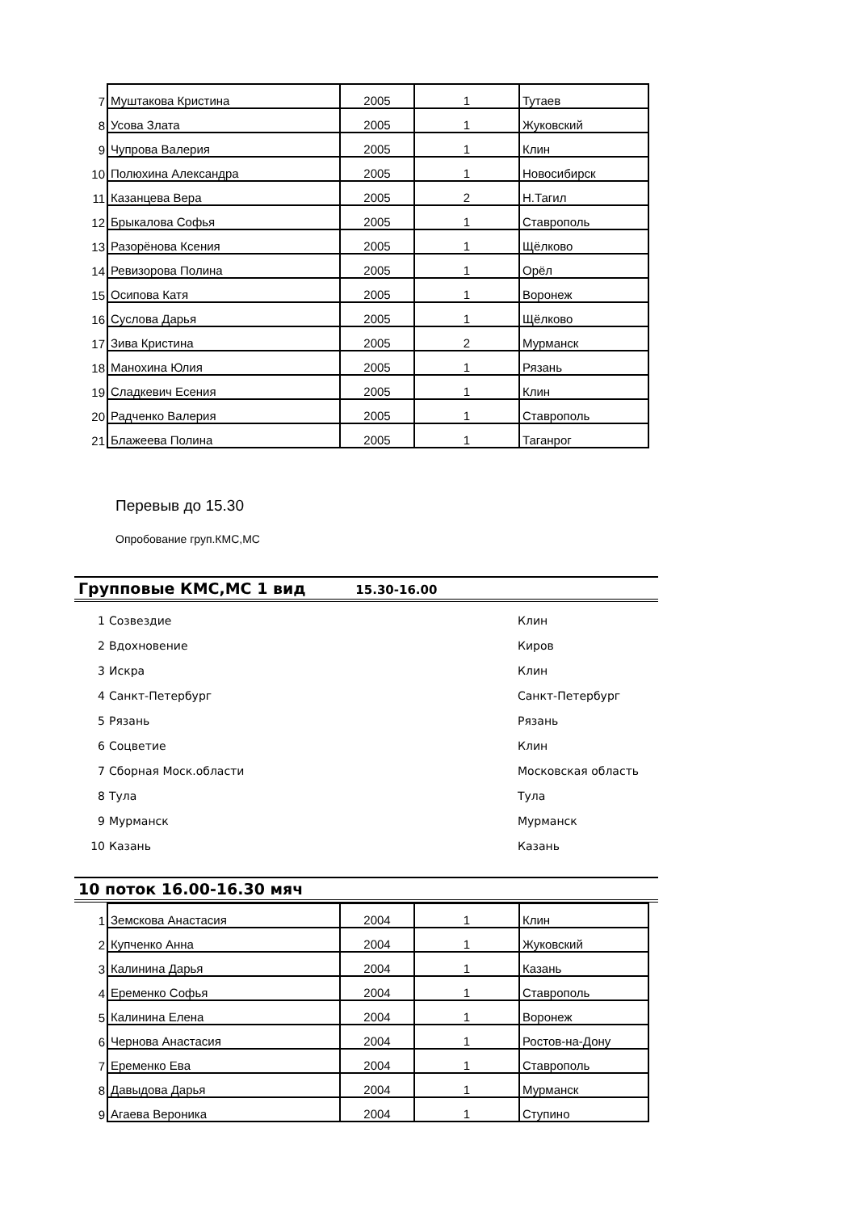| 7 | Муштакова Кристина | 2005 | 1 | Тутаев |
| 8 | Усова Злата | 2005 | 1 | Жуковский |
| 9 | Чупрова Валерия | 2005 | 1 | Клин |
| 10 | Полюхина Александра | 2005 | 1 | Новосибирск |
| 11 | Казанцева Вера | 2005 | 2 | Н.Тагил |
| 12 | Брыкалова Софья | 2005 | 1 | Ставрополь |
| 13 | Разорёнова Ксения | 2005 | 1 | Щёлково |
| 14 | Ревизорова Полина | 2005 | 1 | Орёл |
| 15 | Осипова Катя | 2005 | 1 | Воронеж |
| 16 | Суслова Дарья | 2005 | 1 | Щёлково |
| 17 | Зива Кристина | 2005 | 2 | Мурманск |
| 18 | Манохина Юлия | 2005 | 1 | Рязань |
| 19 | Сладкевич Есения | 2005 | 1 | Клин |
| 20 | Радченко Валерия | 2005 | 1 | Ставрополь |
| 21 | Блажеева Полина | 2005 | 1 | Таганрог |
Перевыв до 15.30
Опробование груп.КМС,МС
Групповые КМС,МС 1 вид 15.30-16.00
| 1 | Созвездие | Клин |
| 2 | Вдохновение | Киров |
| 3 | Искра | Клин |
| 4 | Санкт-Петербург | Санкт-Петербург |
| 5 | Рязань | Рязань |
| 6 | Соцветие | Клин |
| 7 | Сборная Моск.области | Московская область |
| 8 | Тула | Тула |
| 9 | Мурманск | Мурманск |
| 10 | Казань | Казань |
10 поток 16.00-16.30 мяч
| 1 | Земскова Анастасия | 2004 | 1 | Клин |
| 2 | Купченко Анна | 2004 | 1 | Жуковский |
| 3 | Калинина Дарья | 2004 | 1 | Казань |
| 4 | Еременко Софья | 2004 | 1 | Ставрополь |
| 5 | Калинина Елена | 2004 | 1 | Воронеж |
| 6 | Чернова Анастасия | 2004 | 1 | Ростов-на-Дону |
| 7 | Еременко Ева | 2004 | 1 | Ставрополь |
| 8 | Давыдова Дарья | 2004 | 1 | Мурманск |
| 9 | Агаева Вероника | 2004 | 1 | Ступино |